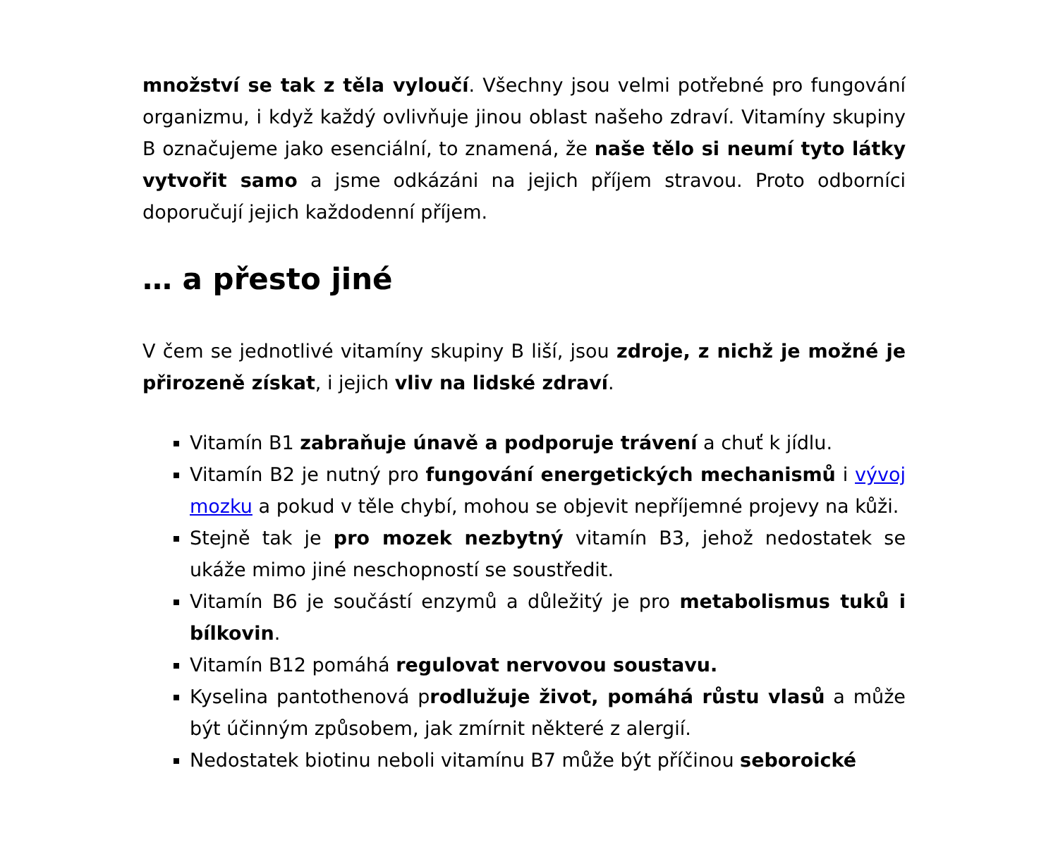množství se tak z těla vyloučí. Všechny jsou velmi potřebné pro fungování organizmu, i když každý ovlivňuje jinou oblast našeho zdraví. Vitamíny skupiny B označujeme jako esenciální, to znamená, že naše tělo si neumí tyto látky vytvořit samo a jsme odkázáni na jejich příjem stravou. Proto odborníci doporučují jejich každodenní příjem.
… a přesto jiné
V čem se jednotlivé vitamíny skupiny B liší, jsou zdroje, z nichž je možné je přirozeně získat, i jejich vliv na lidské zdraví.
Vitamín B1 zabraňuje únavě a podporuje trávení a chuť k jídlu.
Vitamín B2 je nutný pro fungování energetických mechanismů i vývoj mozku a pokud v těle chybí, mohou se objevit nepříjemné projevy na kůži.
Stejně tak je pro mozek nezbytný vitamín B3, jehož nedostatek se ukáže mimo jiné neschopností se soustředit.
Vitamín B6 je součástí enzymů a důležitý je pro metabolismus tuků i bílkovin.
Vitamín B12 pomáhá regulovat nervovou soustavu.
Kyselina pantothenová prodlužuje život, pomáhá růstu vlasů a může být účinným způsobem, jak zmírnit některé z alergií.
Nedostatek biotinu neboli vitamínu B7 může být příčinou seboroické